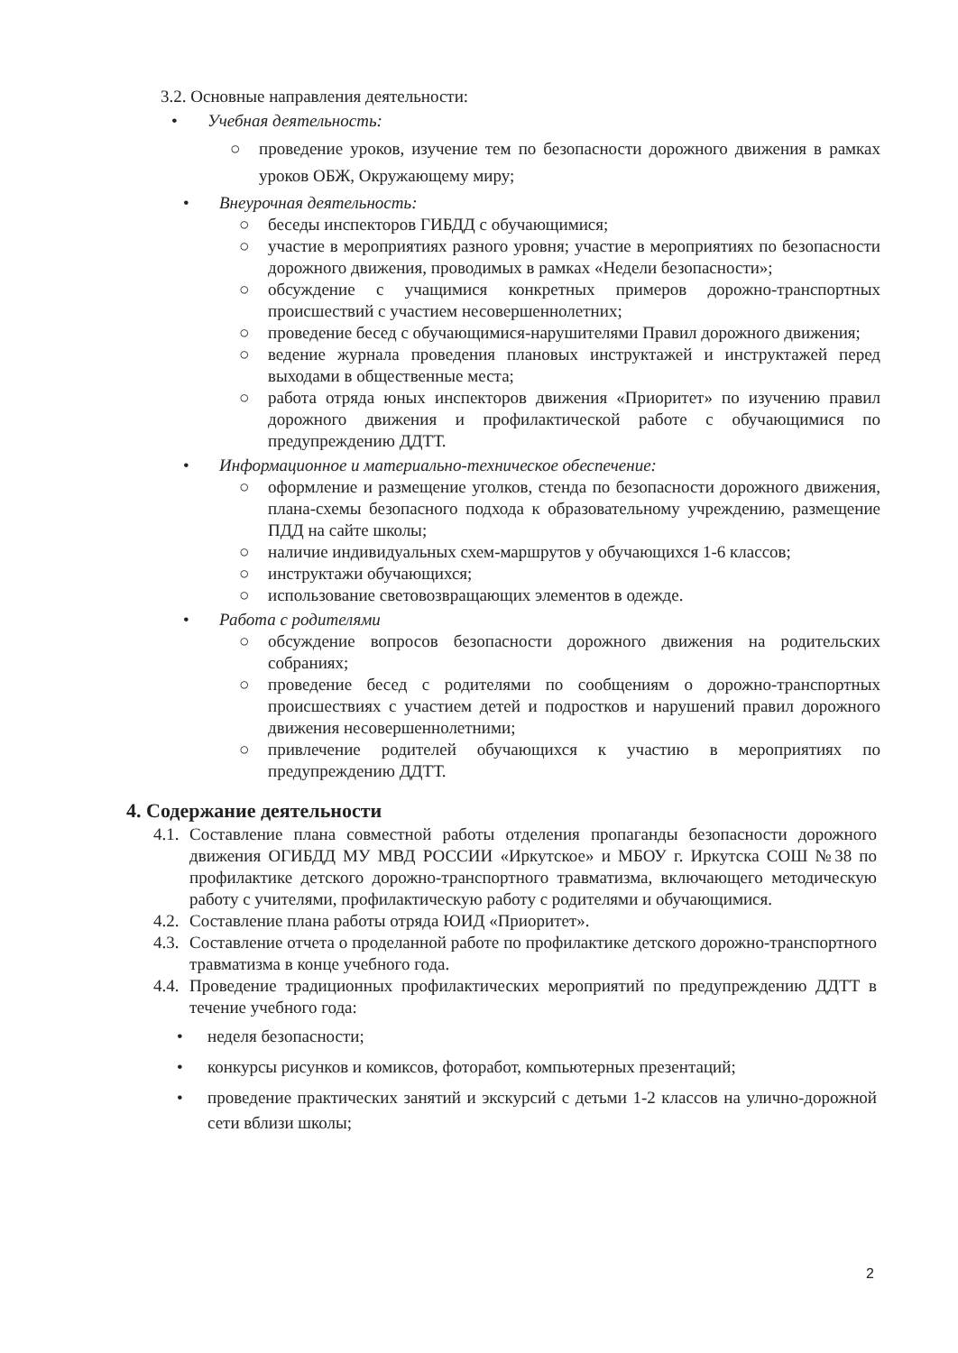3.2. Основные направления деятельности:
• Учебная деятельность:
○ проведение уроков, изучение тем по безопасности дорожного движения в рамках уроков ОБЖ, Окружающему миру;
• Внеурочная деятельность:
○ беседы инспекторов ГИБДД с обучающимися;
○ участие в мероприятиях разного уровня; участие в мероприятиях по безопасности дорожного движения, проводимых в рамках «Недели безопасности»;
○ обсуждение с учащимися конкретных примеров дорожно-транспортных происшествий с участием несовершеннолетних;
○ проведение бесед с обучающимися-нарушителями Правил дорожного движения;
○ ведение журнала проведения плановых инструктажей и инструктажей перед выходами в общественные места;
○ работа отряда юных инспекторов движения «Приоритет» по изучению правил дорожного движения и профилактической работе с обучающимися по предупреждению ДДТТ.
• Информационное и материально-техническое обеспечение:
○ оформление и размещение уголков, стенда по безопасности дорожного движения, плана-схемы безопасного подхода к образовательному учреждению, размещение ПДД на сайте школы;
○ наличие индивидуальных схем-маршрутов у обучающихся 1-6 классов;
○ инструктажи обучающихся;
○ использование световозвращающих элементов в одежде.
• Работа с родителями
○ обсуждение вопросов безопасности дорожного движения на родительских собраниях;
○ проведение бесед с родителями по сообщениям о дорожно-транспортных происшествиях с участием детей и подростков и нарушений правил дорожного движения несовершеннолетними;
○ привлечение родителей обучающихся к участию в мероприятиях по предупреждению ДДТТ.
4. Содержание деятельности
4.1.
Составление плана совместной работы отделения пропаганды безопасности дорожного движения ОГИБДД МУ МВД РОССИИ «Иркутское» и МБОУ г. Иркутска СОШ №38 по профилактике детского дорожно-транспортного травматизма, включающего методическую работу с учителями, профилактическую работу с родителями и обучающимися.
4.2.
Составление плана работы отряда ЮИД «Приоритет».
4.3.
Составление отчета о проделанной работе по профилактике детского дорожно-транспортного травматизма в конце учебного года.
4.4.
Проведение традиционных профилактических мероприятий по предупреждению ДДТТ в течение учебного года:
• неделя безопасности;
• конкурсы рисунков и комиксов, фоторабот, компьютерных презентаций;
• проведение практических занятий и экскурсий с детьми 1-2 классов на улично-дорожной сети вблизи школы;
2